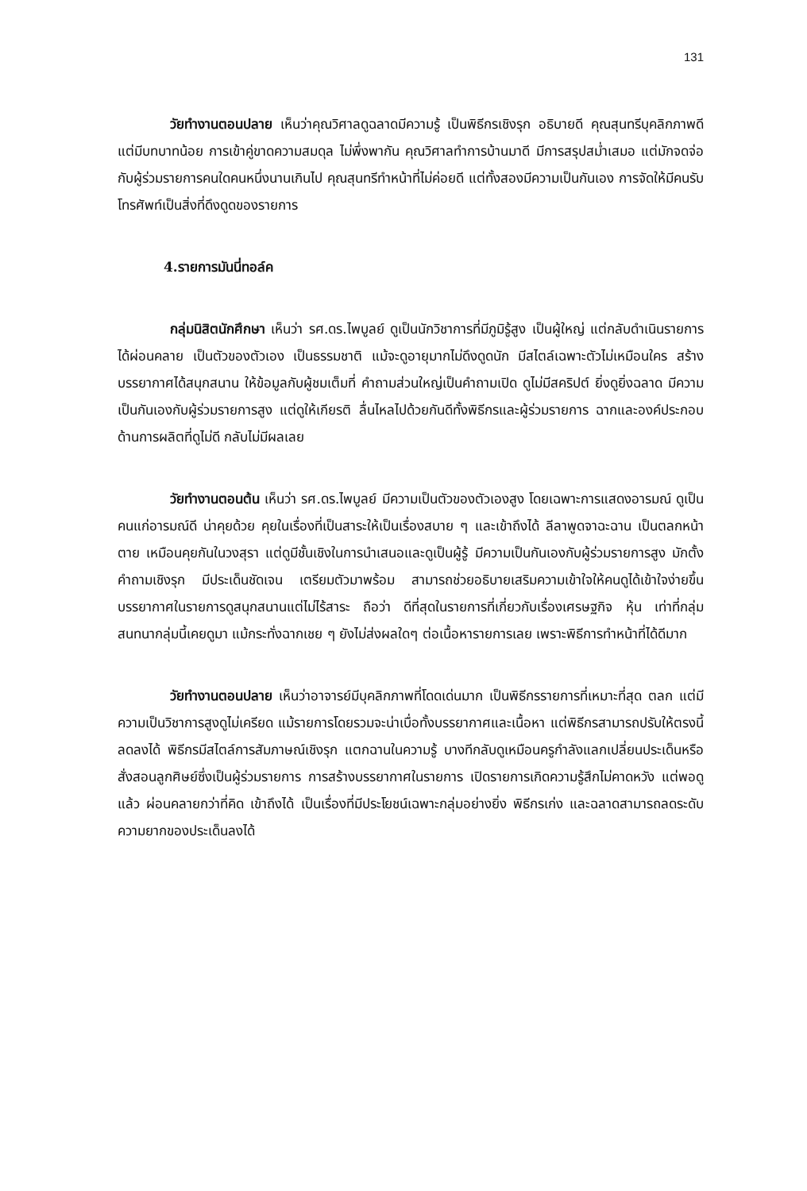131
วัยทำงานตอนปลาย เห็นว่าคุณวิศาลดูฉลาดมีความรู้ เป็นพิธีกรเชิงรุก อธิบายดี คุณสุนทรีบุคลิกภาพดี แต่มีบทบาทน้อย การเข้าคู่ขาดความสมดุล ไม่พึ่งพากัน คุณวิศาลทำการบ้านมาดี มีการสรุปสม่ำเสมอ แต่มักจดจ่อกับผู้ร่วมรายการคนใดคนหนึ่งนานเกินไป คุณสุนทรีทำหน้าที่ไม่ค่อยดี แต่ทั้งสองมีความเป็นกันเอง การจัดให้มีคนรับโทรศัพท์เป็นสิ่งที่ดึงดูดของรายการ
4.รายการมันนี่ทอล์ค
กลุ่มนิสิตนักศึกษา เห็นว่า รศ.ดร.ไพบูลย์ ดูเป็นนักวิชาการที่มีภูมิรู้สูง เป็นผู้ใหญ่ แต่กลับดำเนินรายการได้ผ่อนคลาย เป็นตัวของตัวเอง เป็นธรรมชาติ แม้จะดูอายุมากไม่ดึงดูดนัก มีสไตล์เฉพาะตัวไม่เหมือนใคร สร้างบรรยากาศได้สนุกสนาน ให้ข้อมูลกับผู้ชมเต็มที่ คำถามส่วนใหญ่เป็นคำถามเปิด ดูไม่มีสคริปต์ ยิ่งดูยิ่งฉลาด มีความเป็นกันเองกับผู้ร่วมรายการสูง แต่ดูให้เกียรติ ลื่นไหลไปด้วยกันดีทั้งพิธีกรและผู้ร่วมรายการ ฉากและองค์ประกอบด้านการผลิตที่ดูไม่ดี กลับไม่มีผลเลย
วัยทำงานตอนต้น เห็นว่า รศ.ดร.ไพบูลย์ มีความเป็นตัวของตัวเองสูง โดยเฉพาะการแสดงอารมณ์ ดูเป็นคนแก่อารมณ์ดี น่าคุยด้วย คุยในเรื่องที่เป็นสาระให้เป็นเรื่องสบาย ๆ และเข้าถึงได้ ลีลาพูดจาฉะฉาน เป็นตลกหน้าตาย เหมือนคุยกันในวงสุรา แต่ดูมีชั้นเชิงในการนำเสนอและดูเป็นผู้รู้ มีความเป็นกันเองกับผู้ร่วมรายการสูง มักตั้งคำถามเชิงรุก มีประเด็นชัดเจน เตรียมตัวมาพร้อม สามารถช่วยอธิบายเสริมความเข้าใจให้คนดูได้เข้าใจง่ายขึ้น บรรยากาศในรายการดูสนุกสนานแต่ไม่ไร้สาระ ถือว่า ดีที่สุดในรายการที่เกี่ยวกับเรื่องเศรษฐกิจ หุ้น เท่าที่กลุ่มสนทนากลุ่มนี้เคยดูมา แม้กระทั่งฉากเชย ๆ ยังไม่ส่งผลใดๆ ต่อเนื้อหารายการเลย เพราะพิธีการทำหน้าที่ได้ดีมาก
วัยทำงานตอนปลาย เห็นว่าอาจารย์มีบุคลิกภาพที่โดดเด่นมาก เป็นพิธีกรรายการที่เหมาะที่สุด ตลก แต่มีความเป็นวิชาการสูงดูไม่เครียด แม้รายการโดยรวมจะน่าเบื่อทั้งบรรยากาศและเนื้อหา แต่พิธีกรสามารถปรับให้ตรงนี้ลดลงได้ พิธีกรมีสไตล์การสัมภาษณ์เชิงรุก แตกฉานในความรู้ บางทีกลับดูเหมือนครูกำลังแลกเปลี่ยนประเด็นหรือสั่งสอนลูกศิษย์ซึ่งเป็นผู้ร่วมรายการ การสร้างบรรยากาศในรายการ เปิดรายการเกิดความรู้สึกไม่คาดหวัง แต่พอดูแล้ว ผ่อนคลายกว่าที่คิด เข้าถึงได้ เป็นเรื่องที่มีประโยชน์เฉพาะกลุ่มอย่างยิ่ง พิธีกรเก่ง และฉลาดสามารถลดระดับความยากของประเด็นลงได้